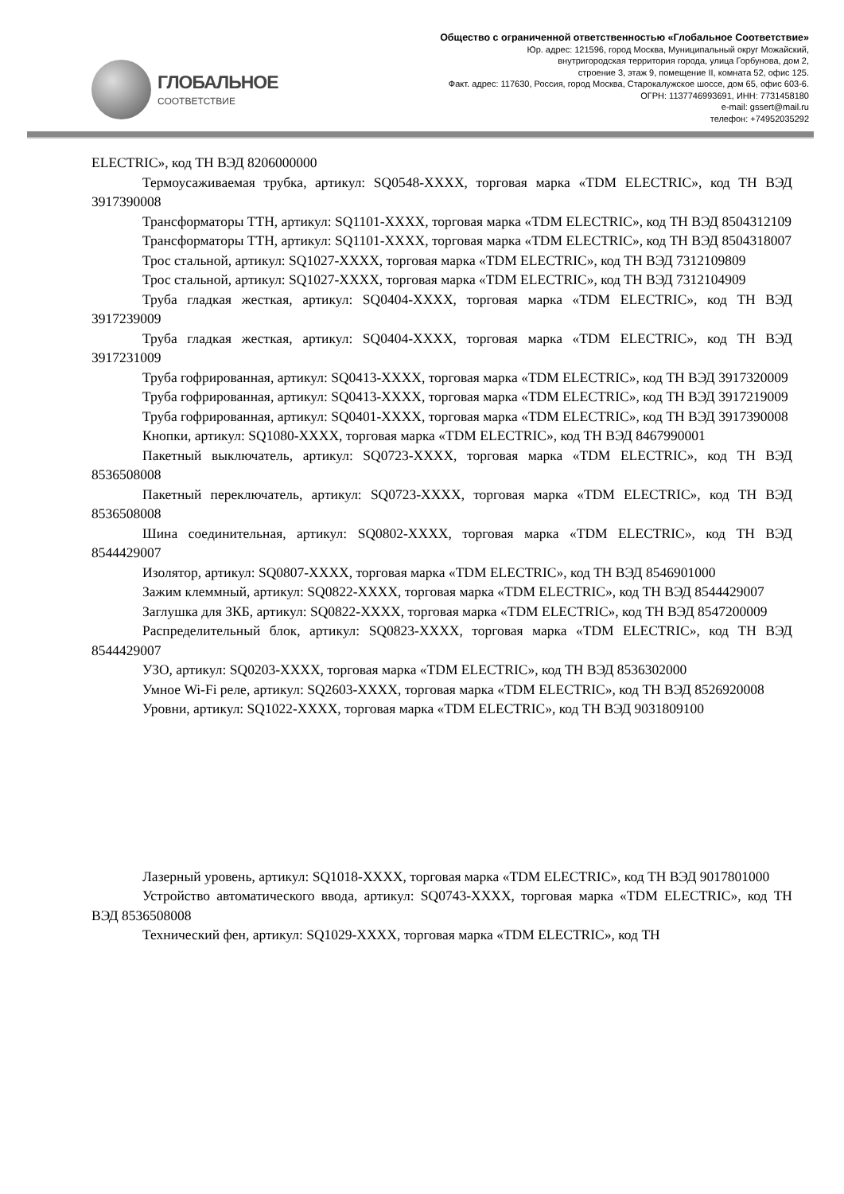ГЛОБАЛЬНОЕ
СООТВЕТСТВИЕ
Общество с ограниченной ответственностью «Глобальное Соответствие»
Юр. адрес: 121596, город Москва, Муниципальный округ Можайский,
внутригородская территория города, улица Горбунова, дом 2,
строение 3, этаж 9, помещение II, комната 52, офис 125.
Факт. адрес: 117630, Россия, город Москва, Старокалужское шоссе, дом 65, офис 603-6.
ОГРН: 1137746993691, ИНН: 7731458180
e-mail: gssert@mail.ru
телефон: +74952035292
ELECTRIC», код ТН ВЭД 8206000000
Термоусаживаемая трубка, артикул: SQ0548-XXXX, торговая марка «TDM ELECTRIC», код ТН ВЭД 3917390008
Трансформаторы ТТН, артикул: SQ1101-XXXX, торговая марка «TDM ELECTRIC», код ТН ВЭД 8504312109
Трансформаторы ТТН, артикул: SQ1101-XXXX, торговая марка «TDM ELECTRIC», код ТН ВЭД 8504318007
Трос стальной, артикул: SQ1027-XXXX, торговая марка «TDM ELECTRIC», код ТН ВЭД 7312109809
Трос стальной, артикул: SQ1027-XXXX, торговая марка «TDM ELECTRIC», код ТН ВЭД 7312104909
Труба гладкая жесткая, артикул: SQ0404-XXXX, торговая марка «TDM ELECTRIC», код ТН ВЭД 3917239009
Труба гладкая жесткая, артикул: SQ0404-XXXX, торговая марка «TDM ELECTRIC», код ТН ВЭД 3917231009
Труба гофрированная, артикул: SQ0413-XXXX, торговая марка «TDM ELECTRIC», код ТН ВЭД 3917320009
Труба гофрированная, артикул: SQ0413-XXXX, торговая марка «TDM ELECTRIC», код ТН ВЭД 3917219009
Труба гофрированная, артикул: SQ0401-XXXX, торговая марка «TDM ELECTRIC», код ТН ВЭД 3917390008
Кнопки, артикул: SQ1080-XXXX, торговая марка «TDM ELECTRIC», код ТН ВЭД 8467990001
Пакетный выключатель, артикул: SQ0723-XXXX, торговая марка «TDM ELECTRIC», код ТН ВЭД 8536508008
Пакетный переключатель, артикул: SQ0723-XXXX, торговая марка «TDM ELECTRIC», код ТН ВЭД 8536508008
Шина соединительная, артикул: SQ0802-XXXX, торговая марка «TDM ELECTRIC», код ТН ВЭД 8544429007
Изолятор, артикул: SQ0807-XXXX, торговая марка «TDM ELECTRIC», код ТН ВЭД 8546901000
Зажим клеммный, артикул: SQ0822-XXXX, торговая марка «TDM ELECTRIC», код ТН ВЭД 8544429007
Заглушка для ЗКБ, артикул: SQ0822-XXXX, торговая марка «TDM ELECTRIC», код ТН ВЭД 8547200009
Распределительный блок, артикул: SQ0823-XXXX, торговая марка «TDM ELECTRIC», код ТН ВЭД 8544429007
УЗО, артикул: SQ0203-XXXX, торговая марка «TDM ELECTRIC», код ТН ВЭД 8536302000
Умное Wi-Fi реле, артикул: SQ2603-XXXX, торговая марка «TDM ELECTRIC», код ТН ВЭД 8526920008
Уровни, артикул: SQ1022-XXXX, торговая марка «TDM ELECTRIC», код ТН ВЭД 9031809100
Лазерный уровень, артикул: SQ1018-XXXX, торговая марка «TDM ELECTRIC», код ТН ВЭД 9017801000
Устройство автоматического ввода, артикул: SQ0743-XXXX, торговая марка «TDM ELECTRIC», код ТН ВЭД 8536508008
Технический фен, артикул: SQ1029-XXXX, торговая марка «TDM ELECTRIC», код ТН